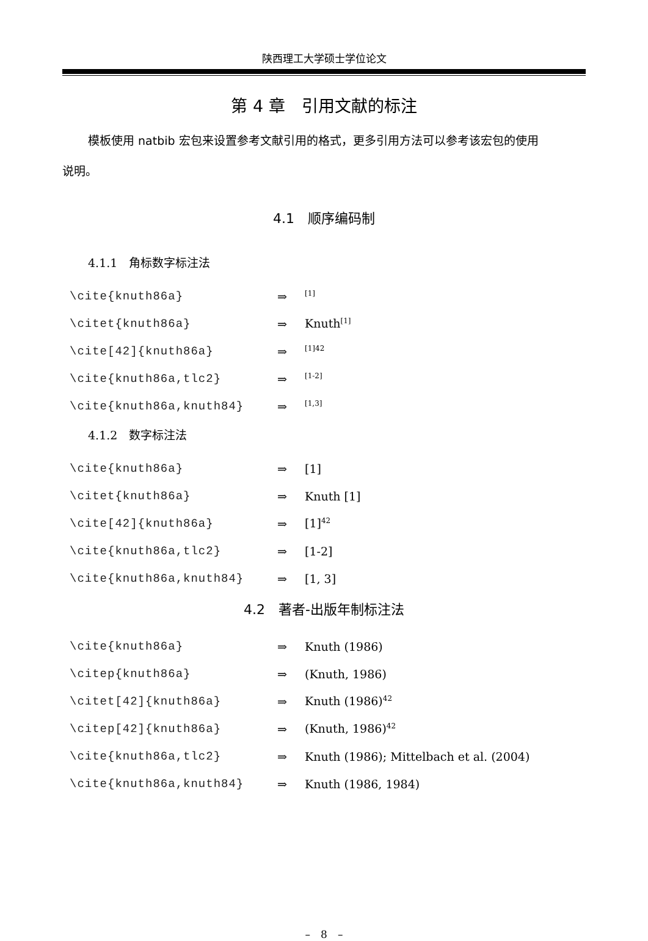陕西理工大学硕士学位论文
第 4 章　引用文献的标注
模板使用 natbib 宏包来设置参考文献引用的格式，更多引用方法可以参考该宏包的使用
说明。
4.1　顺序编码制
4.1.1　角标数字标注法
\cite{knuth86a} ⇒<sup>[1]</sup>
\citet{knuth86a} ⇒ Knuth<sup>[1]</sup>
\cite[42]{knuth86a} ⇒<sup>[1]42</sup>
\cite{knuth86a,tlc2} ⇒<sup>[1-2]</sup>
\cite{knuth86a,knuth84} ⇒<sup>[1,3]</sup>
4.1.2　数字标注法
\cite{knuth86a} ⇒ [1]
\citet{knuth86a} ⇒ Knuth [1]
\cite[42]{knuth86a} ⇒ [1]<sup>42</sup>
\cite{knuth86a,tlc2} ⇒ [1-2]
\cite{knuth86a,knuth84} ⇒ [1, 3]
4.2　著者-出版年制标注法
\cite{knuth86a} ⇒ Knuth (1986)
\citep{knuth86a} ⇒ (Knuth, 1986)
\citet[42]{knuth86a} ⇒ Knuth (1986)<sup>42</sup>
\citep[42]{knuth86a} ⇒ (Knuth, 1986)<sup>42</sup>
\cite{knuth86a,tlc2} ⇒ Knuth (1986); Mittelbach et al. (2004)
\cite{knuth86a,knuth84} ⇒ Knuth (1986, 1984)
–　8　–